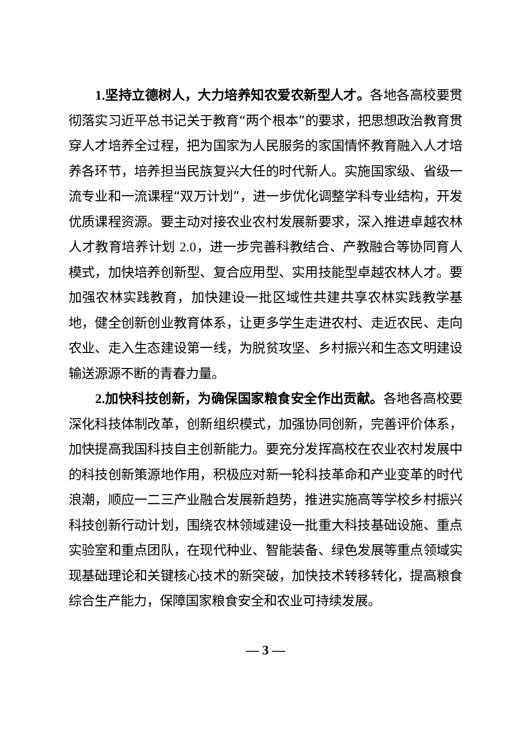1. 坚持立德树人，大力培养知农爱农新型人才。各地各高校要贯彻落实习近平总书记关于教育“两个根本”的要求，把思想政治教育贯穿人才培养全过程，把为国家为人民服务的家国情怀教育融入人才培养各环节，培养担当民族复兴大任的时代新人。实施国家级、省级一流专业和一流课程“双万计划”，进一步优化调整学科专业结构，开发优质课程资源。要主动对接农业农村发展新要求，深入推进卓越农林人才教育培养计划 2.0，进一步完善科教结合、产教融合等协同育人模式，加快培养创新型、复合应用型、实用技能型卓越农林人才。要加强农林实践教育，加快建设一批区域性共建共享农林实践教学基地，健全创新创业教育体系，让更多学生走进农村、走近农民、走向农业、走入生态建设第一线，为脱贫攻坚、乡村振兴和生态文明建设输送源源不断的青春力量。
2. 加快科技创新，为确保国家粮食安全作出贡献。各地各高校要深化科技体制改革，创新组织模式，加强协同创新，完善评价体系，加快提高我国科技自主创新能力。要充分发挥高校在农业农村发展中的科技创新策源地作用，积极应对新一轮科技革命和产业变革的时代浪潮，顺应一二三产业融合发展新趋势，推进实施高等学校乡村振兴科技创新行动计划，围绕农林领域建设一批重大科技基础设施、重点实验室和重点团队，在现代种业、智能装备、绿色发展等重点领域实现基础理论和关键核心技术的新突破，加快技术转移转化，提高粮食综合生产能力，保障国家粮食安全和农业可持续发展。
— 3 —